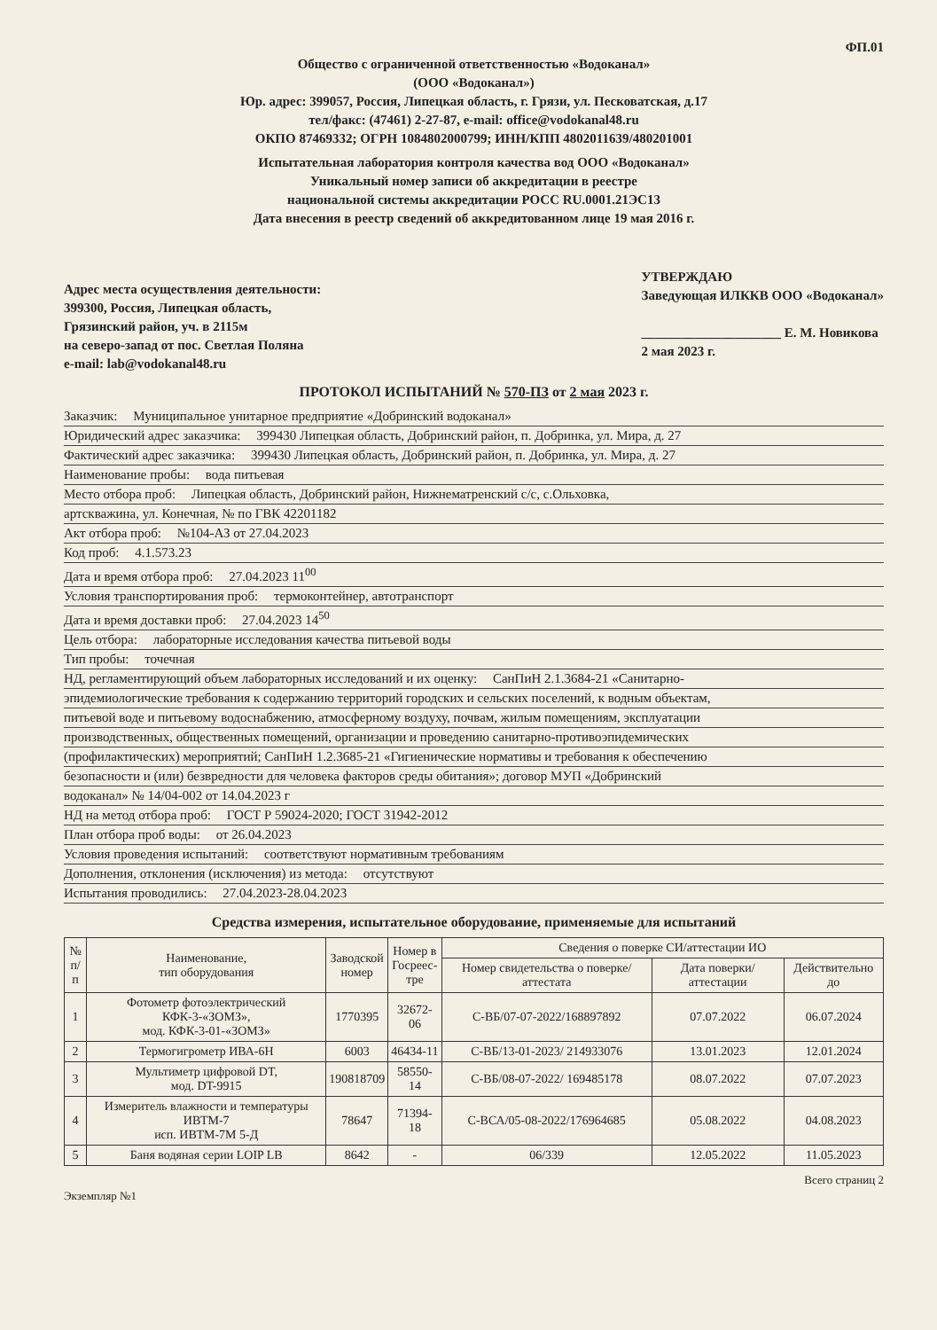ФП.01
Общество с ограниченной ответственностью «Водоканал»
(ООО «Водоканал»)
Юр. адрес: 399057, Россия, Липецкая область, г. Грязи, ул. Песковатская, д.17
тел/факс: (47461) 2-27-87, e-mail: office@vodokanal48.ru
ОКПО 87469332; ОГРН 1084802000799; ИНН/КПП 4802011639/480201001
Испытательная лаборатория контроля качества вод ООО «Водоканал»
Уникальный номер записи об аккредитации в реестре
национальной системы аккредитации РОСС RU.0001.21ЭС13
Дата внесения в реестр сведений об аккредитованном лице 19 мая 2016 г.
Адрес места осуществления деятельности:
399300, Россия, Липецкая область,
Грязинский район, уч. в 2115м
на северо-запад от пос. Светлая Поляна
e-mail: lab@vodokanal48.ru
УТВЕРЖДАЮ
Заведующая ИЛККВ ООО «Водоканал»
_____________________ Е. М. Новикова
2 мая 2023 г.
ПРОТОКОЛ ИСПЫТАНИЙ № 570-ПЗ от 2 мая 2023 г.
Заказчик: Муниципальное унитарное предприятие «Добринский водоканал»
Юридический адрес заказчика: 399430 Липецкая область, Добринский район, п. Добринка, ул. Мира, д. 27
Фактический адрес заказчика: 399430 Липецкая область, Добринский район, п. Добринка, ул. Мира, д. 27
Наименование пробы: вода питьевая
Место отбора проб: Липецкая область, Добринский район, Нижнематренский с/с, с.Ольховка,
артскважина, ул. Конечная, № по ГВК 42201182
Акт отбора проб: №104-АЗ от 27.04.2023
Код проб: 4.1.573.23
Дата и время отбора проб: 27.04.2023 11<sup>00</sup>
Условия транспортирования проб: термоконтейнер, автотранспорт
Дата и время доставки проб: 27.04.2023 14<sup>50</sup>
Цель отбора: лабораторные исследования качества питьевой воды
Тип пробы: точечная
НД, регламентирующий объем лабораторных исследований и их оценку: СанПиН 2.1.3684-21 «Санитарно-
эпидемиологические требования к содержанию территорий городских и сельских поселений, к водным объектам,
питьевой воде и питьевому водоснабжению, атмосферному воздуху, почвам, жилым помещениям, эксплуатации
производственных, общественных помещений, организации и проведению санитарно-противоэпидемических
(профилактических) мероприятий; СанПиН 1.2.3685-21 «Гигиенические нормативы и требования к обеспечению
безопасности и (или) безвредности для человека факторов среды обитания»; договор МУП «Добринский
водоканал» № 14/04-002 от 14.04.2023 г
НД на метод отбора проб: ГОСТ Р 59024-2020; ГОСТ 31942-2012
План отбора проб воды: от 26.04.2023
Условия проведения испытаний: соответствуют нормативным требованиям
Дополнения, отклонения (исключения) из метода: отсутствуют
Испытания проводились: 27.04.2023-28.04.2023
Средства измерения, испытательное оборудование, применяемые для испытаний
| № п/п | Наименование, тип оборудования | Заводской номер | Номер в Госреес- тре | Сведения о поверке СИ/аттестации ИО | | |
| --- | --- | --- | --- | --- | --- | --- |
| | | | | Номер свидетельства о поверке/ аттестата | Дата поверки/ аттестации | Действительно до |
| 1 | Фотометр фотоэлектрический КФК-3-«ЗОМЗ», мод. КФК-3-01-«ЗОМЗ» | 1770395 | 32672-06 | С-ВБ/07-07-2022/168897892 | 07.07.2022 | 06.07.2024 |
| 2 | Термогигрометр ИВА-6Н | 6003 | 46434-11 | С-ВБ/13-01-2023/ 214933076 | 13.01.2023 | 12.01.2024 |
| 3 | Мультиметр цифровой DT, мод. DT-9915 | 190818709 | 58550-14 | С-ВБ/08-07-2022/ 169485178 | 08.07.2022 | 07.07.2023 |
| 4 | Измеритель влажности и температуры ИВТМ-7 исп. ИВТМ-7М 5-Д | 78647 | 71394-18 | С-ВСА/05-08-2022/176964685 | 05.08.2022 | 04.08.2023 |
| 5 | Баня водяная серии LOIP LB | 8642 | - | 06/339 | 12.05.2022 | 11.05.2023 |
Экземпляр №1 Всего страниц 2